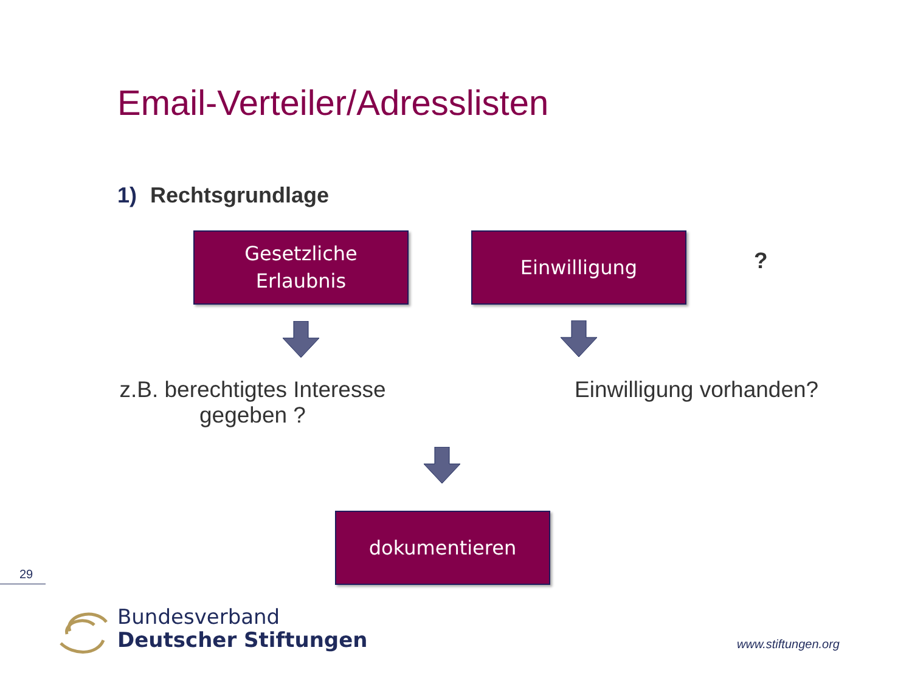Email-Verteiler/Adresslisten
1) Rechtsgrundlage
Gesetzliche
Erlaubnis
Einwilligung
?
z.B. berechtigtes Interesse
gegeben ?
Einwilligung vorhanden?
dokumentieren
29
Bundesverband
Deutscher Stiftungen
www.stiftungen.org